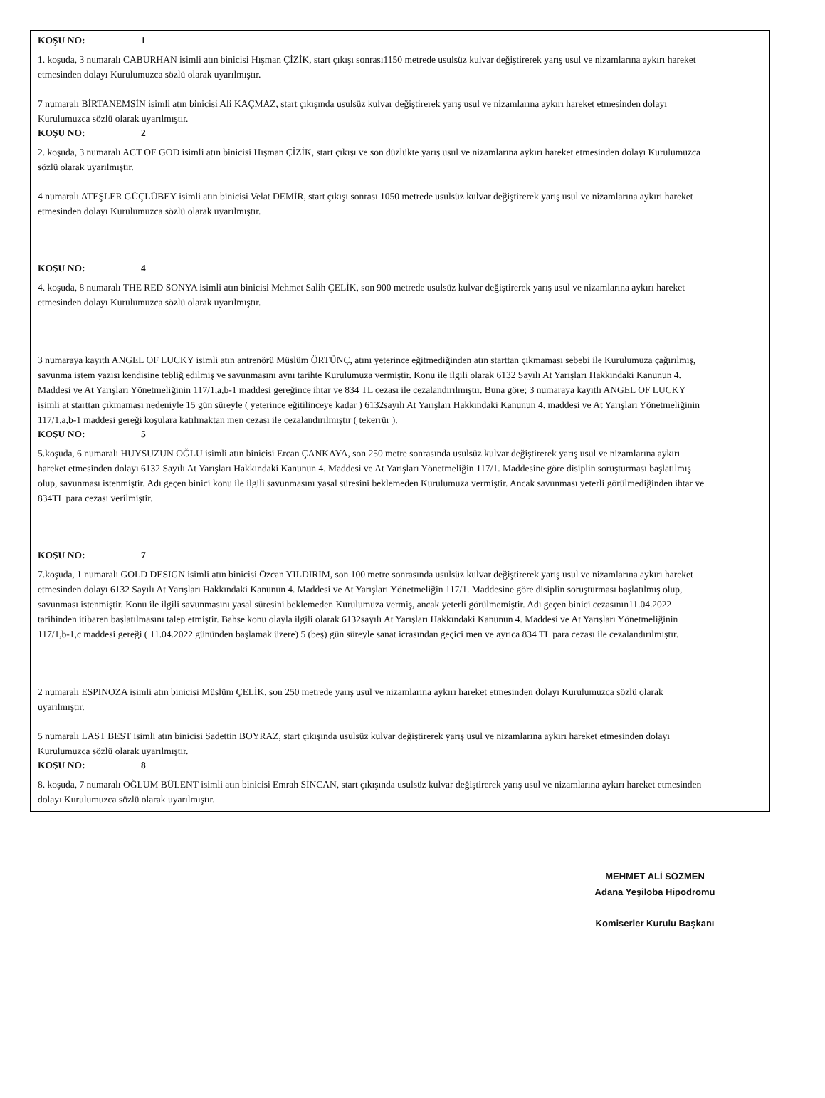KOŞU NO: 1
1. koşuda, 3 numaralı CABURHAN isimli atın binicisi Hışman ÇİZİK, start çıkışı sonrası1150 metrede usulsüz kulvar değiştirerek yarış usul ve nizamlarına aykırı hareket etmesinden dolayı Kurulumuzca sözlü olarak uyarılmıştır.
7 numaralı BİRTANEMSİN isimli atın binicisi Ali KAÇMAZ, start çıkışında usulsüz kulvar değiştirerek yarış usul ve nizamlarına aykırı hareket etmesinden dolayı Kurulumuzca sözlü olarak uyarılmıştır.
KOŞU NO: 2
2. koşuda, 3 numaralı ACT OF GOD isimli atın binicisi Hışman ÇİZİK, start çıkışı ve son düzlükte yarış usul ve nizamlarına aykırı hareket etmesinden dolayı Kurulumuzca sözlü olarak uyarılmıştır.
4 numaralı ATEŞLER GÜÇLÜBEY isimli atın binicisi Velat DEMİR, start çıkışı sonrası 1050 metrede usulsüz kulvar değiştirerek yarış usul ve nizamlarına aykırı hareket etmesinden dolayı Kurulumuzca sözlü olarak uyarılmıştır.
KOŞU NO: 4
4. koşuda, 8 numaralı THE RED SONYA isimli atın binicisi Mehmet Salih ÇELİK, son 900 metrede usulsüz kulvar değiştirerek yarış usul ve nizamlarına aykırı hareket etmesinden dolayı Kurulumuzca sözlü olarak uyarılmıştır.
3 numaraya kayıtlı ANGEL OF LUCKY isimli atın antrenörü Müslüm ÖRTÜNÇ, atını yeterince eğitmediğinden atın starttan çıkmaması sebebi ile Kurulumuza çağırılmış, savunma istem yazısı kendisine tebliğ edilmiş ve savunmasını aynı tarihte Kurulumuza vermiştir. Konu ile ilgili olarak 6132 Sayılı At Yarışları Hakkındaki Kanunun 4. Maddesi ve At Yarışları Yönetmeliğinin 117/1,a,b-1 maddesi gereğince ihtar ve 834 TL cezası ile cezalandırılmıştır. Buna göre; 3 numaraya kayıtlı ANGEL OF LUCKY isimli at starttan çıkmaması nedeniyle 15 gün süreyle ( yeterince eğitilinceye kadar ) 6132sayılı At Yarışları Hakkındaki Kanunun 4. maddesi ve At Yarışları Yönetmeliğinin 117/1,a,b-1 maddesi gereği koşulara katılmaktan men cezası ile cezalandırılmıştır ( tekerrür ).
KOŞU NO: 5
5.koşuda, 6 numaralı HUYSUZUN OĞLU isimli atın binicisi Ercan ÇANKAYA, son 250 metre sonrasında usulsüz kulvar değiştirerek yarış usul ve nizamlarına aykırı hareket etmesinden dolayı 6132 Sayılı At Yarışları Hakkındaki Kanunun 4. Maddesi ve At Yarışları Yönetmeliğin 117/1. Maddesine göre disiplin soruşturması başlatılmış olup, savunması istenmiştir. Adı geçen binici konu ile ilgili savunmasını yasal süresini beklemeden Kurulumuza vermiştir. Ancak savunması yeterli görülmediğinden ihtar ve 834TL para cezası verilmiştir.
KOŞU NO: 7
7.koşuda, 1 numaralı GOLD DESIGN isimli atın binicisi Özcan YILDIRIM, son 100 metre sonrasında usulsüz kulvar değiştirerek yarış usul ve nizamlarına aykırı hareket etmesinden dolayı 6132 Sayılı At Yarışları Hakkındaki Kanunun 4. Maddesi ve At Yarışları Yönetmeliğin 117/1. Maddesine göre disiplin soruşturması başlatılmış olup, savunması istenmiştir. Konu ile ilgili savunmasını yasal süresini beklemeden Kurulumuza vermiş, ancak yeterli görülmemiştir. Adı geçen binici cezasının11.04.2022 tarihinden itibaren başlatılmasını talep etmiştir. Bahse konu olayla ilgili olarak 6132sayılı At Yarışları Hakkındaki Kanunun 4. Maddesi ve At Yarışları Yönetmeliğinin 117/1,b-1,c maddesi gereği ( 11.04.2022 gününden başlamak üzere) 5 (beş) gün süreyle sanat icrasından geçici men ve ayrıca 834 TL para cezası ile cezalandırılmıştır.
2 numaralı ESPINOZA isimli atın binicisi Müslüm ÇELİK, son 250 metrede yarış usul ve nizamlarına aykırı hareket etmesinden dolayı Kurulumuzca sözlü olarak uyarılmıştır.
5 numaralı LAST BEST isimli atın binicisi Sadettin BOYRAZ, start çıkışında usulsüz kulvar değiştirerek yarış usul ve nizamlarına aykırı hareket etmesinden dolayı Kurulumuzca sözlü olarak uyarılmıştır.
KOŞU NO: 8
8. koşuda, 7 numaralı OĞLUM BÜLENT isimli atın binicisi Emrah SİNCAN, start çıkışında usulsüz kulvar değiştirerek yarış usul ve nizamlarına aykırı hareket etmesinden dolayı Kurulumuzca sözlü olarak uyarılmıştır.
MEHMET ALİ SÖZMEN
Adana Yeşiloba Hipodromu
Komiserler Kurulu Başkanı